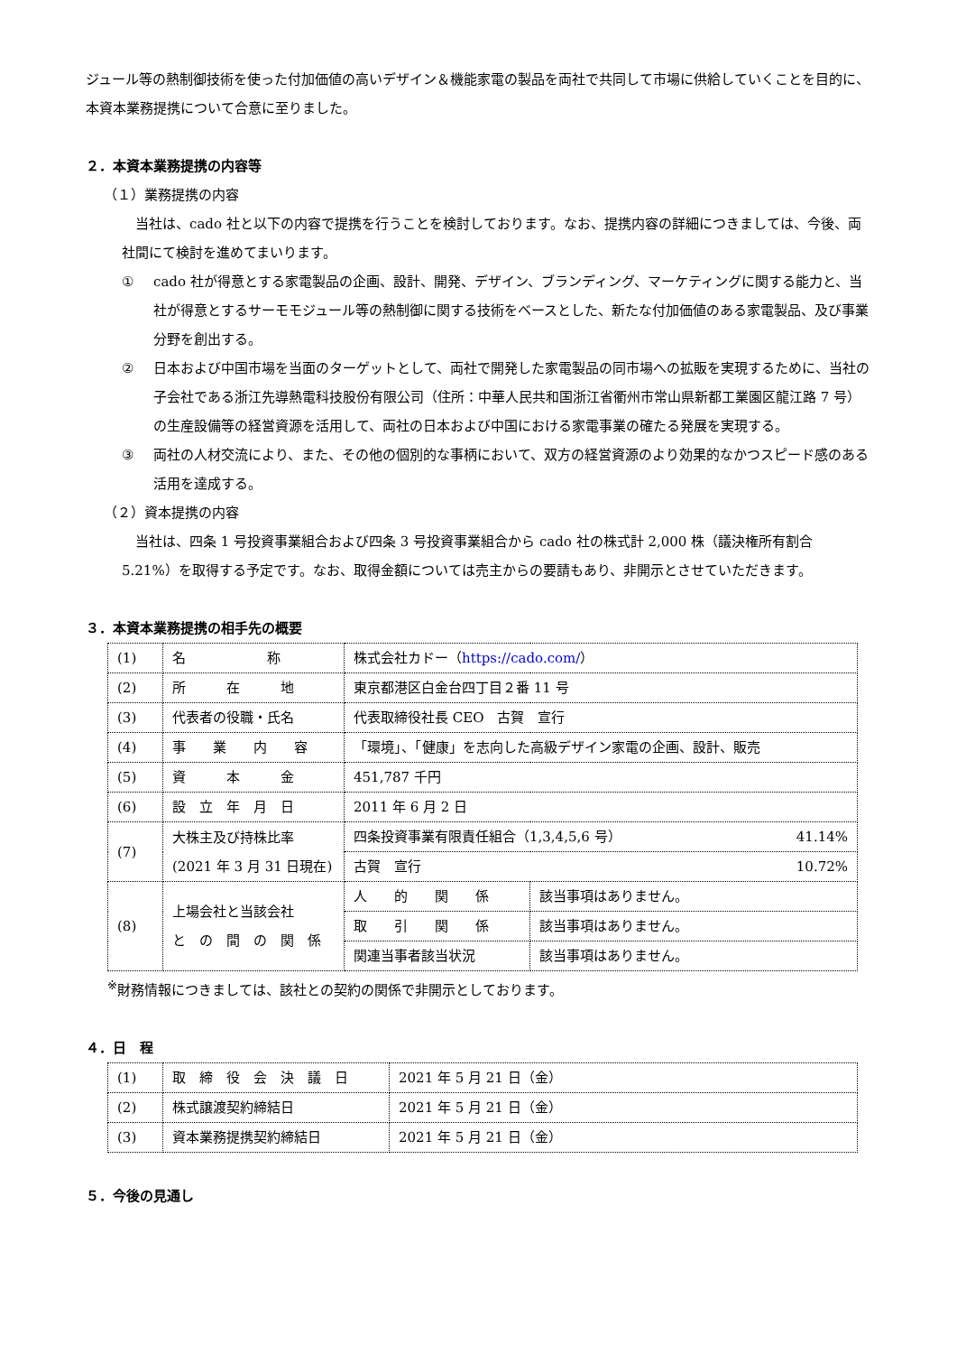ジュール等の熱制御技術を使った付加価値の高いデザイン＆機能家電の製品を両社で共同して市場に供給していくことを目的に、本資本業務提携について合意に至りました。
２．本資本業務提携の内容等
（１）業務提携の内容
　当社は、cado 社と以下の内容で提携を行うことを検討しております。なお、提携内容の詳細につきましては、今後、両社間にて検討を進めてまいります。
① cado 社が得意とする家電製品の企画、設計、開発、デザイン、ブランディング、マーケティングに関する能力と、当社が得意とするサーモモジュール等の熱制御に関する技術をベースとした、新たな付加価値のある家電製品、及び事業分野を創出する。
② 日本および中国市場を当面のターゲットとして、両社で開発した家電製品の同市場への拡販を実現するために、当社の子会社である浙江先導熱電科技股份有限公司（住所：中華人民共和国浙江省衢州市常山県新都工業園区龍江路 7 号）の生産設備等の経営資源を活用して、両社の日本および中国における家電事業の確たる発展を実現する。
③ 両社の人材交流により、また、その他の個別的な事柄において、双方の経営資源のより効果的なかつスピード感のある活用を達成する。
（２）資本提携の内容
　当社は、四条 1 号投資事業組合および四条 3 号投資事業組合から cado 社の株式計 2,000 株（議決権所有割合 5.21%）を取得する予定です。なお、取得金額については売主からの要請もあり、非開示とさせていただきます。
３．本資本業務提携の相手先の概要
| (1) | 名 称 | 株式会社カドー（ https://cado.com/ ） | |
| (2) | 所 在 地 | 東京都港区白金台四丁目２番 11 号 | |
| (3) | 代表者の役職・氏名 | 代表取締役社長 CEO 古賀 宣行 | |
| (4) | 事 業 内 容 | 「環境」、「健康」を志向した高級デザイン家電の企画、設計、販売 | |
| (5) | 資 本 金 | 451,787 千円 | |
| (6) | 設 立 年 月 日 | 2011 年 6 月 2 日 | |
| (7) | 大株主及び持株比率 (2021 年 3 月 31 日現在) | 四条投資事業有限責任組合（1,3,4,5,6 号） 41.14% | |
| | | 古賀 宣行 10.72% | |
| (8) | 上場会社と当該会社 と の 間 の 関 係 | 人 的 関 係 | 該当事項はありません。 |
| | | 取 引 関 係 | 該当事項はありません。 |
| | | 関連当事者該当状況 | 該当事項はありません。 |
<sup>※</sup>財務情報につきましては、該社との契約の関係で非開示としております。
４．日　程
| (1) | 取 締 役 会 決 議 日 | 2021 年 5 月 21 日（金） |
| (2) | 株式譲渡契約締結日 | 2021 年 5 月 21 日（金） |
| (3) | 資本業務提携契約締結日 | 2021 年 5 月 21 日（金） |
５．今後の見通し